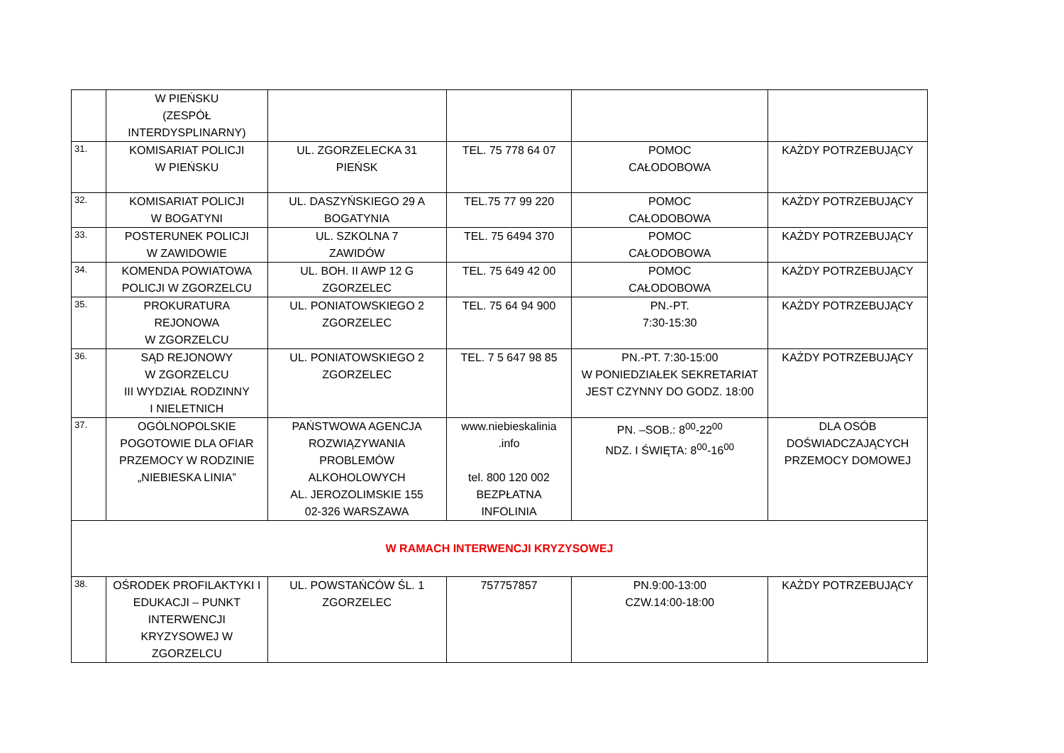| | W PIEŃSKU (ZESPÓŁ INTERDYSPLINARNY) | | | | |
| 31. | KOMISARIAT POLICJI W PIEŃSKU | UL. ZGORZELECKA 31 PIEŃSK | TEL. 75 778 64 07 | POMOC CAŁODOBOWA | KAŻDY POTRZEBUJĄCY |
| 32. | KOMISARIAT POLICJI W BOGATYNI | UL. DASZYŃSKIEGO 29 A BOGATYNIA | TEL.75 77 99 220 | POMOC CAŁODOBOWA | KAŻDY POTRZEBUJĄCY |
| 33. | POSTERUNEK POLICJI W ZAWIDOWIE | UL. SZKOLNA 7 ZAWIDÓW | TEL. 75 6494 370 | POMOC CAŁODOBOWA | KAŻDY POTRZEBUJĄCY |
| 34. | KOMENDA POWIATOWA POLICJI W ZGORZELCU | UL. BOH. II AWP 12 G ZGORZELEC | TEL. 75 649 42 00 | POMOC CAŁODOBOWA | KAŻDY POTRZEBUJĄCY |
| 35. | PROKURATURA REJONOWA W ZGORZELCU | UL. PONIATOWSKIEGO 2 ZGORZELEC | TEL. 75 64 94 900 | PN.-PT. 7:30-15:30 | KAŻDY POTRZEBUJĄCY |
| 36. | SĄD REJONOWY W ZGORZELCU III WYDZIAŁ RODZINNY I NIELETNICH | UL. PONIATOWSKIEGO 2 ZGORZELEC | TEL. 7 5 647 98 85 | PN.-PT. 7:30-15:00 W PONIEDZIAŁEK SEKRETARIAT JEST CZYNNY DO GODZ. 18:00 | KAŻDY POTRZEBUJĄCY |
| 37. | OGÓLNOPOLSKIE POGOTOWIE DLA OFIAR PRZEMOCY W RODZINIE „NIEBIESKA LINIA” | PAŃSTWOWA AGENCJA ROZWIĄZYWANIA PROBLEMÓW ALKOHOLOWYCH AL. JEROZOLIMSKIE 155 02-326 WARSZAWA | www.niebieskalinia .info tel. 800 120 002 BEZPŁATNA INFOLINIA | PN. –SOB.: 8<sup>00</sup>-22<sup>00</sup> NDZ. I ŚWIĘTA: 8<sup>00</sup>-16<sup>00</sup> | DLA OSÓB DOŚWIADCZAJĄCYCH PRZEMOCY DOMOWEJ |
| W RAMACH INTERWENCJI KRYZYSOWEJ | | | | | |
| 38. | OŚRODEK PROFILAKTYKI I EDUKACJI – PUNKT INTERWENCJI KRYZYSOWEJ W ZGORZELCU | UL. POWSTAŃCÓW ŚL. 1 ZGORZELEC | 757757857 | PN.9:00-13:00 CZW.14:00-18:00 | KAŻDY POTRZEBUJĄCY |